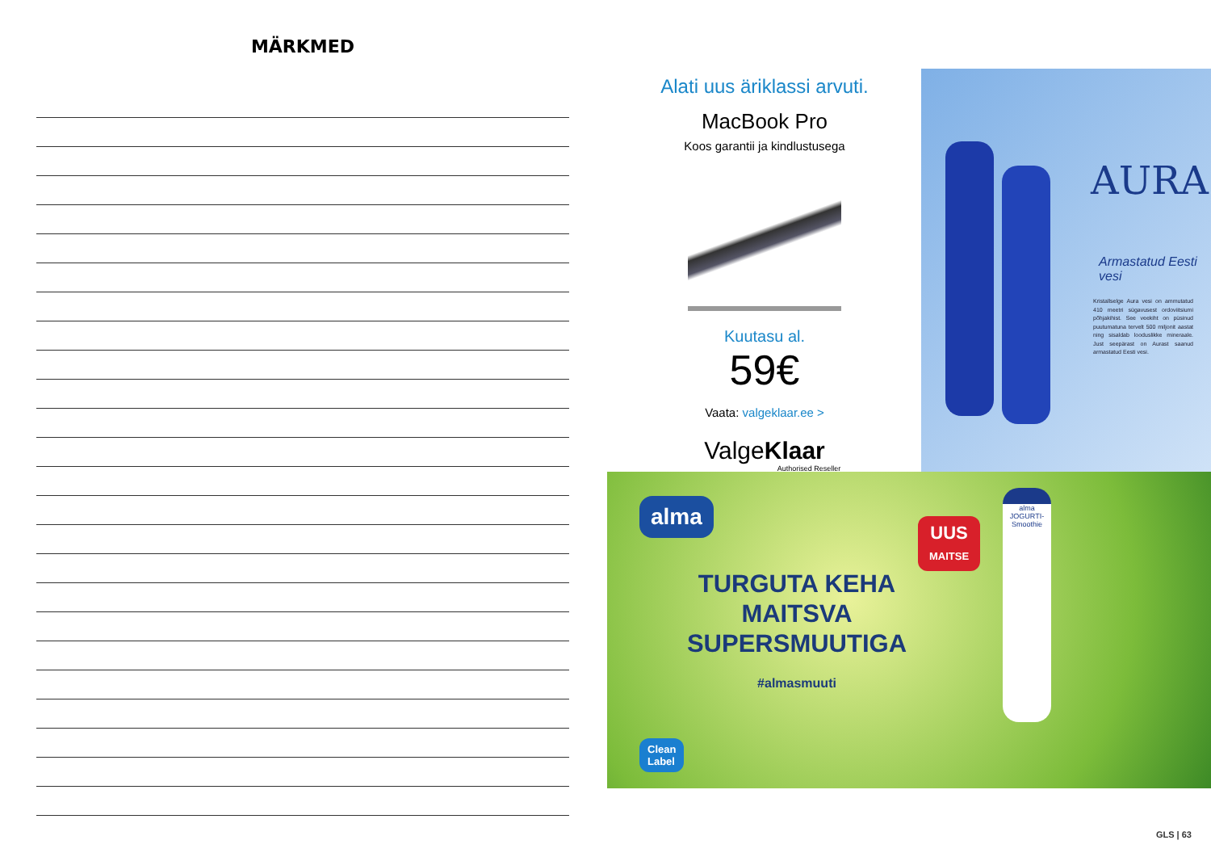MÄRKMED
Alati uus äriklassi arvuti.
MacBook Pro
Koos garantii ja kindlustusega
Kuutasu al.
59€
Vaata: valgeklaar.ee >
ValgeKlaar
Authorised Reseller
AURA
Armastatud Eesti vesi
Kristallselge Aura vesi on ammutatud 410 meetri sügavusest ordoviitsiumi põhjakihist. See veekiht on püsinud puutumatuna tervelt 500 miljonit aastat ning sisaldab looduslikke mineraale. Just seepärast on Aurast saanud armastatud Eesti vesi.
alma
UUS
MAITSE
TURGUTA KEHA MAITSVA SUPERSMUUTIGA
#almasmuuti
Clean
Label
alma
JOGURTI-
Smoothie
GLS | 63